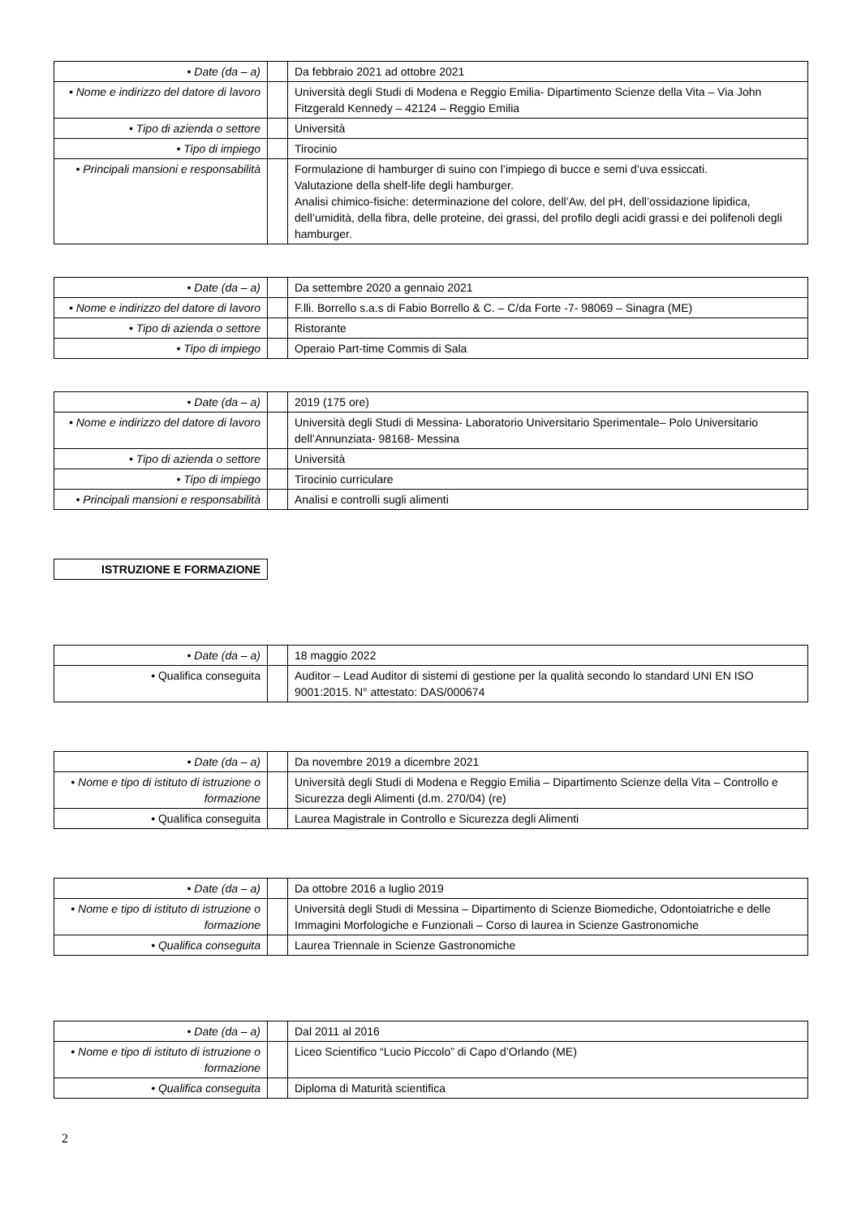| • Date (da – a) | | Da febbraio 2021 ad ottobre 2021 |
| • Nome e indirizzo del datore di lavoro | | Università degli Studi di Modena e Reggio Emilia- Dipartimento Scienze della Vita – Via John Fitzgerald Kennedy – 42124 – Reggio Emilia |
| • Tipo di azienda o settore | | Università |
| • Tipo di impiego | | Tirocinio |
| • Principali mansioni e responsabilità | | Formulazione di hamburger di suino con l’impiego di bucce e semi d’uva essiccati. Valutazione della shelf-life degli hamburger. Analisi chimico-fisiche: determinazione del colore, dell’Aw, del pH, dell’ossidazione lipidica, dell’umidità, della fibra, delle proteine, dei grassi, del profilo degli acidi grassi e dei polifenoli degli hamburger. |
| • Date (da – a) | | Da settembre 2020 a gennaio 2021 |
| • Nome e indirizzo del datore di lavoro | | F.lli. Borrello s.a.s di Fabio Borrello & C. – C/da Forte -7- 98069 – Sinagra (ME) |
| • Tipo di azienda o settore | | Ristorante |
| • Tipo di impiego | | Operaio Part-time Commis di Sala |
| • Date (da – a) | | 2019 (175 ore) |
| • Nome e indirizzo del datore di lavoro | | Università degli Studi di Messina- Laboratorio Universitario Sperimentale– Polo Universitario dell’Annunziata- 98168- Messina |
| • Tipo di azienda o settore | | Università |
| • Tipo di impiego | | Tirocinio curriculare |
| • Principali mansioni e responsabilità | | Analisi e controlli sugli alimenti |
ISTRUZIONE E FORMAZIONE
| • Date (da – a) | | 18 maggio 2022 |
| • Qualifica conseguita | | Auditor – Lead Auditor di sistemi di gestione per la qualità secondo lo standard UNI EN ISO 9001:2015. N° attestato: DAS/000674 |
| • Date (da – a) | | Da novembre 2019 a dicembre 2021 |
| • Nome e tipo di istituto di istruzione o formazione | | Università degli Studi di Modena e Reggio Emilia – Dipartimento Scienze della Vita – Controllo e Sicurezza degli Alimenti (d.m. 270/04) (re) |
| • Qualifica conseguita | | Laurea Magistrale in Controllo e Sicurezza degli Alimenti |
| • Date (da – a) | | Da ottobre 2016 a luglio 2019 |
| • Nome e tipo di istituto di istruzione o formazione | | Università degli Studi di Messina – Dipartimento di Scienze Biomediche, Odontoiatriche e delle Immagini Morfologiche e Funzionali – Corso di laurea in Scienze Gastronomiche |
| • Qualifica conseguita | | Laurea Triennale in Scienze Gastronomiche |
| • Date (da – a) | | Dal 2011 al 2016 |
| • Nome e tipo di istituto di istruzione o formazione | | Liceo Scientifico “Lucio Piccolo” di Capo d’Orlando (ME) |
| • Qualifica conseguita | | Diploma di Maturità scientifica |
2